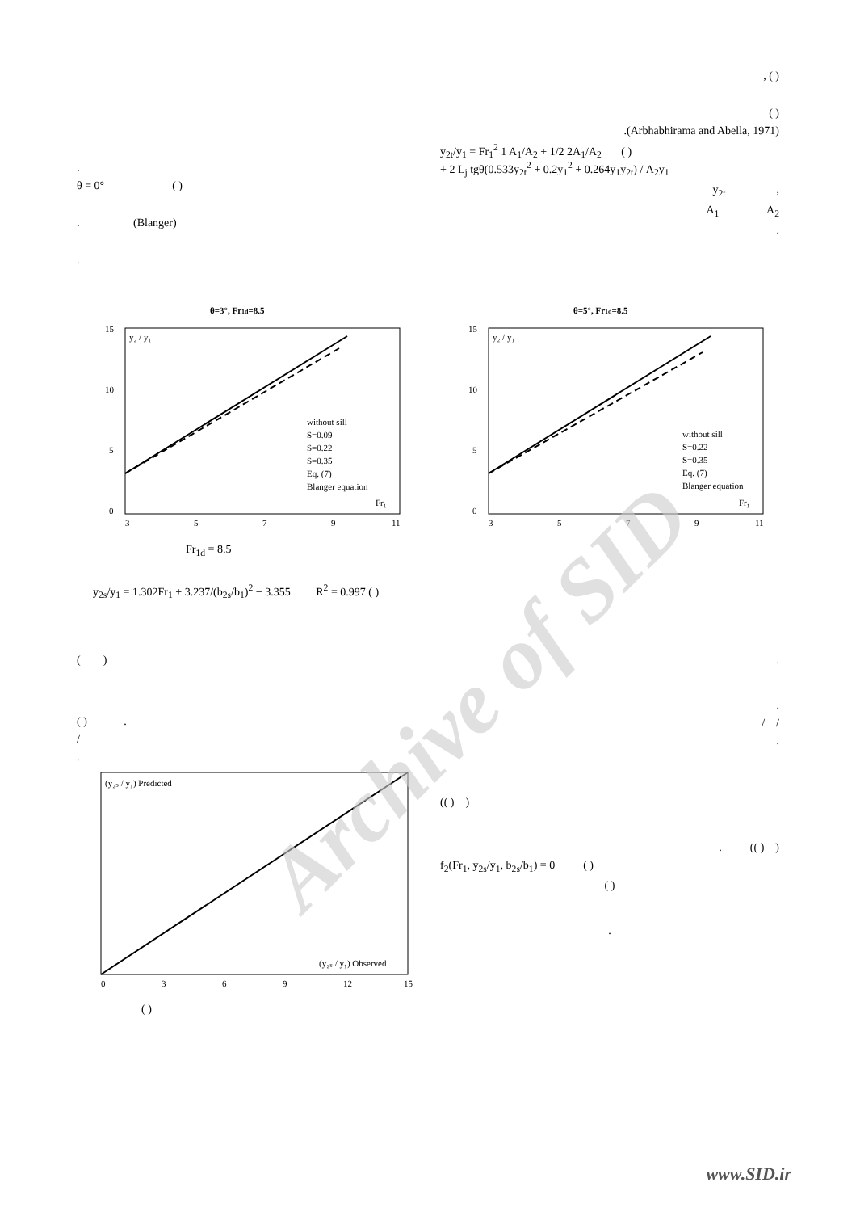Archive of SID
.
θ = 0° ( )
. (Blanger)
.
, ( )
( )
.(Arbhabhirama and Abella, 1971)
y<sub>2t</sub>/y<sub>1</sub> = Fr<sub>1</sub><sup>2</sup> 1 A<sub>1</sub>/A<sub>2</sub> + 1/2 2A<sub>1</sub>/A<sub>2</sub> ( )
+ 2 L<sub>j</sub> tgθ(0.533y<sub>2t</sub><sup>2</sup> + 0.2y<sub>1</sub><sup>2</sup> + 0.264y<sub>1</sub>y<sub>2t</sub>) / A<sub>2</sub>y<sub>1</sub>
y<sub>2t</sub> ,
A<sub>1</sub> A<sub>2</sub>
.
θ=3°, Fr1d=8.5
y₂ / y₁
Fr₁
15
10
5
0
3
5
7
9
11
without sill
S=0.09
S=0.22
S=0.35
Eq. (7)
Blanger equation
θ=5°, Fr1d=8.5
y₂ / y₁
Fr₁
15
10
5
0
3
5
7
9
11
without sill
S=0.22
S=0.35
Eq. (7)
Blanger equation
Fr<sub>1d</sub> = 8.5
y<sub>2s</sub>/y<sub>1</sub> = 1.302Fr<sub>1</sub> + 3.237/(b<sub>2s</sub>/b<sub>1</sub>)<sup>2</sup> − 3.355 R<sup>2</sup> = 0.997 ( )
( )
( ) .
/
.
(y₂ₛ / y₁) Predicted
(y₂ₛ / y₁) Observed
0
3
6
9
12
15
( )
.
.
/ /
.
(( ) )
. (( ) )
f<sub>2</sub>(Fr<sub>1</sub>, y<sub>2s</sub>/y<sub>1</sub>, b<sub>2s</sub>/b<sub>1</sub>) = 0 ( )
( )
.
www.SID.ir